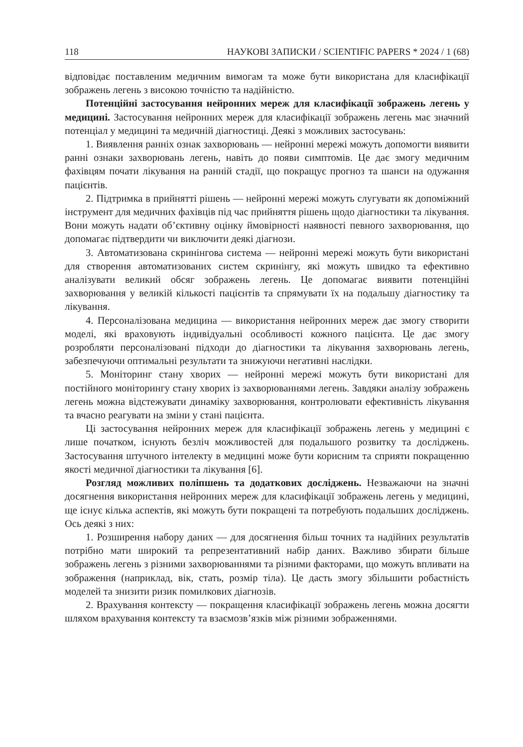118 НАУКОВІ ЗАПИСКИ / SCIENTIFIC PAPERS * 2024 / 1 (68)
відповідає поставленим медичним вимогам та може бути використана для класифікації зображень легень з високою точністю та надійністю.
Потенційні застосування нейронних мереж для класифікації зображень легень у медицині. Застосування нейронних мереж для класифікації зображень легень має значний потенціал у медицині та медичній діагностиці. Деякі з можливих застосувань:
1. Виявлення ранніх ознак захворювань — нейронні мережі можуть допомогти виявити ранні ознаки захворювань легень, навіть до появи симптомів. Це дає змогу медичним фахівцям почати лікування на ранній стадії, що покращує прогноз та шанси на одужання пацієнтів.
2. Підтримка в прийнятті рішень — нейронні мережі можуть слугувати як допоміжний інструмент для медичних фахівців під час прийняття рішень щодо діагностики та лікування. Вони можуть надати об’єктивну оцінку ймовірності наявності певного захворювання, що допомагає підтвердити чи виключити деякі діагнози.
3. Автоматизована скринінгова система — нейронні мережі можуть бути використані для створення автоматизованих систем скринінгу, які можуть швидко та ефективно аналізувати великий обсяг зображень легень. Це допомагає виявити потенційні захворювання у великій кількості пацієнтів та спрямувати їх на подальшу діагностику та лікування.
4. Персоналізована медицина — використання нейронних мереж дає змогу створити моделі, які враховують індивідуальні особливості кожного пацієнта. Це дає змогу розробляти персоналізовані підходи до діагностики та лікування захворювань легень, забезпечуючи оптимальні результати та знижуючи негативні наслідки.
5. Моніторинг стану хворих — нейронні мережі можуть бути використані для постійного моніторингу стану хворих із захворюваннями легень. Завдяки аналізу зображень легень можна відстежувати динаміку захворювання, контролювати ефективність лікування та вчасно реагувати на зміни у стані пацієнта.
Ці застосування нейронних мереж для класифікації зображень легень у медицині є лише початком, існують безліч можливостей для подальшого розвитку та досліджень. Застосування штучного інтелекту в медицині може бути корисним та сприяти покращенню якості медичної діагностики та лікування [6].
Розгляд можливих поліпшень та додаткових досліджень. Незважаючи на значні досягнення використання нейронних мереж для класифікації зображень легень у медицині, ще існує кілька аспектів, які можуть бути покращені та потребують подальших досліджень. Ось деякі з них:
1. Розширення набору даних — для досягнення більш точних та надійних результатів потрібно мати широкий та репрезентативний набір даних. Важливо збирати більше зображень легень з різними захворюваннями та різними факторами, що можуть впливати на зображення (наприклад, вік, стать, розмір тіла). Це дасть змогу збільшити робастність моделей та знизити ризик помилкових діагнозів.
2. Врахування контексту — покращення класифікації зображень легень можна досягти шляхом врахування контексту та взаємозв’язків між різними зображеннями.